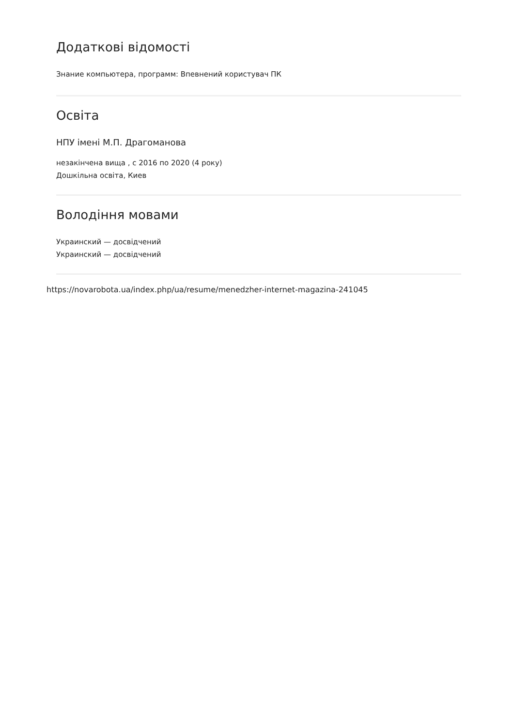Додаткові відомості
Знание компьютера, программ: Впевнений користувач ПК
Освіта
НПУ імені М.П. Драгоманова
незакінчена вища , с 2016 по 2020 (4 року)
Дошкільна освіта, Киев
Володіння мовами
Украинский — досвідчений
Украинский — досвідчений
https://novarobota.ua/index.php/ua/resume/menedzher-internet-magazina-241045